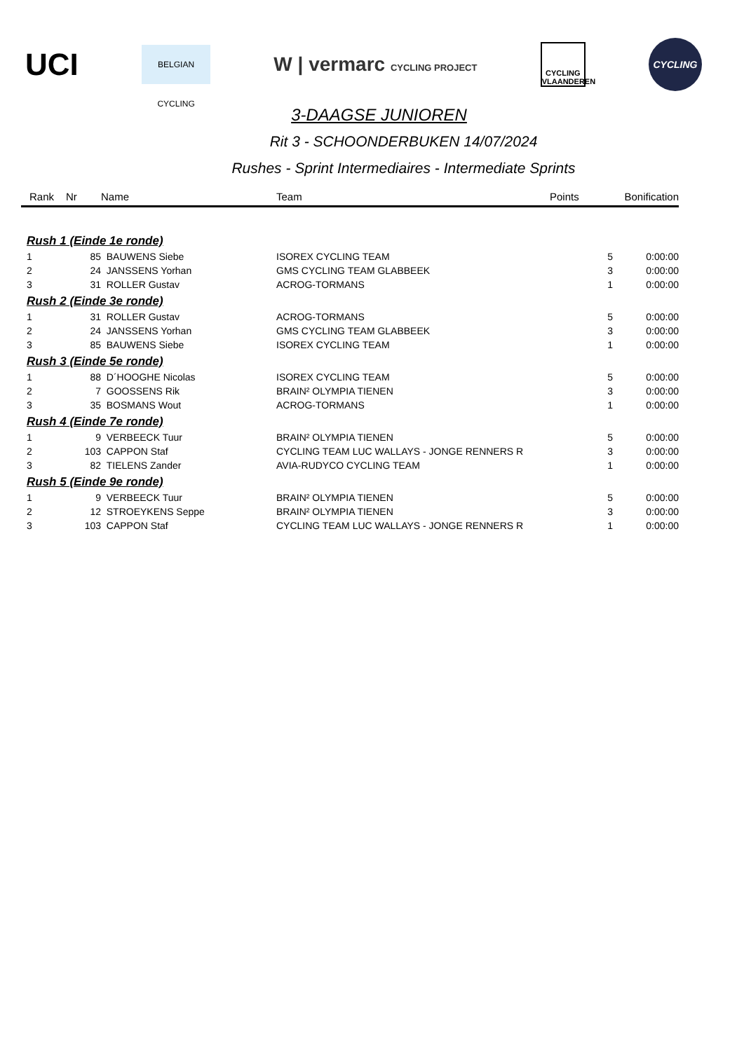UCI
BELGIAN CYCLING
W | vermarc CYCLING PROJECT
CYCLING VLAANDEREN
CYCLING
3-DAAGSE JUNIOREN
Rit 3 - SCHOONDERBUKEN 14/07/2024
Rushes - Sprint Intermediaires - Intermediate Sprints
| Rank | Nr | Name | Team | Points | Bonification |
| --- | --- | --- | --- | --- | --- |
| Rush 1 (Einde 1e ronde) | | | | | |
| 1 | 85 | BAUWENS Siebe | ISOREX CYCLING TEAM | 5 | 0:00:00 |
| 2 | 24 | JANSSENS Yorhan | GMS CYCLING TEAM GLABBEEK | 3 | 0:00:00 |
| 3 | 31 | ROLLER Gustav | ACROG-TORMANS | 1 | 0:00:00 |
| Rush 2 (Einde 3e ronde) | | | | | |
| 1 | 31 | ROLLER Gustav | ACROG-TORMANS | 5 | 0:00:00 |
| 2 | 24 | JANSSENS Yorhan | GMS CYCLING TEAM GLABBEEK | 3 | 0:00:00 |
| 3 | 85 | BAUWENS Siebe | ISOREX CYCLING TEAM | 1 | 0:00:00 |
| Rush 3 (Einde 5e ronde) | | | | | |
| 1 | 88 | D´HOOGHE Nicolas | ISOREX CYCLING TEAM | 5 | 0:00:00 |
| 2 | 7 | GOOSSENS Rik | BRAIN² OLYMPIA TIENEN | 3 | 0:00:00 |
| 3 | 35 | BOSMANS Wout | ACROG-TORMANS | 1 | 0:00:00 |
| Rush 4 (Einde 7e ronde) | | | | | |
| 1 | 9 | VERBEECK Tuur | BRAIN² OLYMPIA TIENEN | 5 | 0:00:00 |
| 2 | 103 | CAPPON Staf | CYCLING TEAM LUC WALLAYS - JONGE RENNERS R | 3 | 0:00:00 |
| 3 | 82 | TIELENS Zander | AVIA-RUDYCO CYCLING TEAM | 1 | 0:00:00 |
| Rush 5 (Einde 9e ronde) | | | | | |
| 1 | 9 | VERBEECK Tuur | BRAIN² OLYMPIA TIENEN | 5 | 0:00:00 |
| 2 | 12 | STROEYKENS Seppe | BRAIN² OLYMPIA TIENEN | 3 | 0:00:00 |
| 3 | 103 | CAPPON Staf | CYCLING TEAM LUC WALLAYS - JONGE RENNERS R | 1 | 0:00:00 |